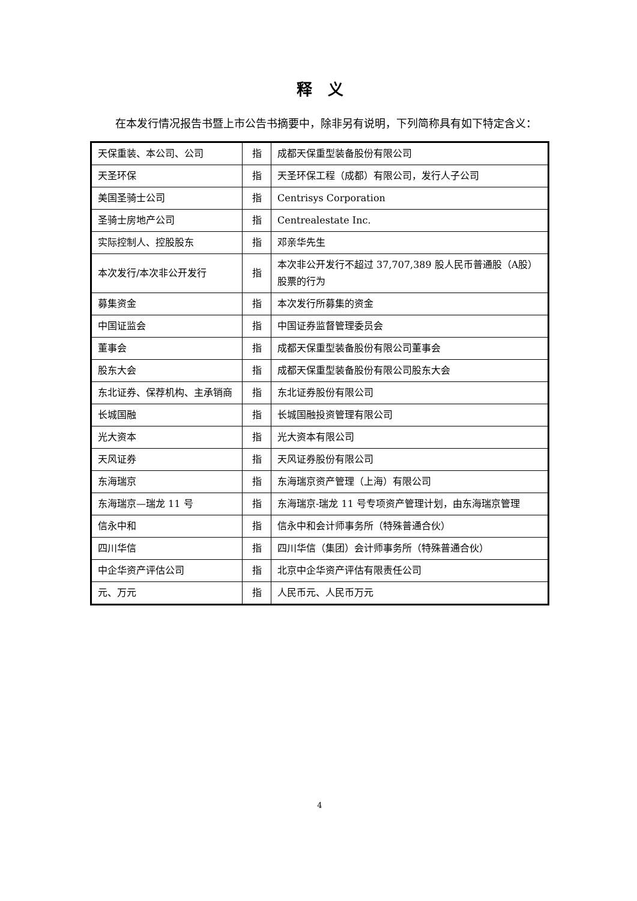释　义
在本发行情况报告书暨上市公告书摘要中，除非另有说明，下列简称具有如下特定含义：
| 天保重装、本公司、公司 | 指 | 成都天保重型装备股份有限公司 |
| 天圣环保 | 指 | 天圣环保工程（成都）有限公司，发行人子公司 |
| 美国圣骑士公司 | 指 | Centrisys Corporation |
| 圣骑士房地产公司 | 指 | Centrealestate Inc. |
| 实际控制人、控股股东 | 指 | 邓亲华先生 |
| 本次发行/本次非公开发行 | 指 | 本次非公开发行不超过 37,707,389 股人民币普通股（A股）股票的行为 |
| 募集资金 | 指 | 本次发行所募集的资金 |
| 中国证监会 | 指 | 中国证券监督管理委员会 |
| 董事会 | 指 | 成都天保重型装备股份有限公司董事会 |
| 股东大会 | 指 | 成都天保重型装备股份有限公司股东大会 |
| 东北证券、保荐机构、主承销商 | 指 | 东北证券股份有限公司 |
| 长城国融 | 指 | 长城国融投资管理有限公司 |
| 光大资本 | 指 | 光大资本有限公司 |
| 天风证券 | 指 | 天风证券股份有限公司 |
| 东海瑞京 | 指 | 东海瑞京资产管理（上海）有限公司 |
| 东海瑞京—瑞龙 11 号 | 指 | 东海瑞京-瑞龙 11 号专项资产管理计划，由东海瑞京管理 |
| 信永中和 | 指 | 信永中和会计师事务所（特殊普通合伙） |
| 四川华信 | 指 | 四川华信（集团）会计师事务所（特殊普通合伙） |
| 中企华资产评估公司 | 指 | 北京中企华资产评估有限责任公司 |
| 元、万元 | 指 | 人民币元、人民币万元 |
4